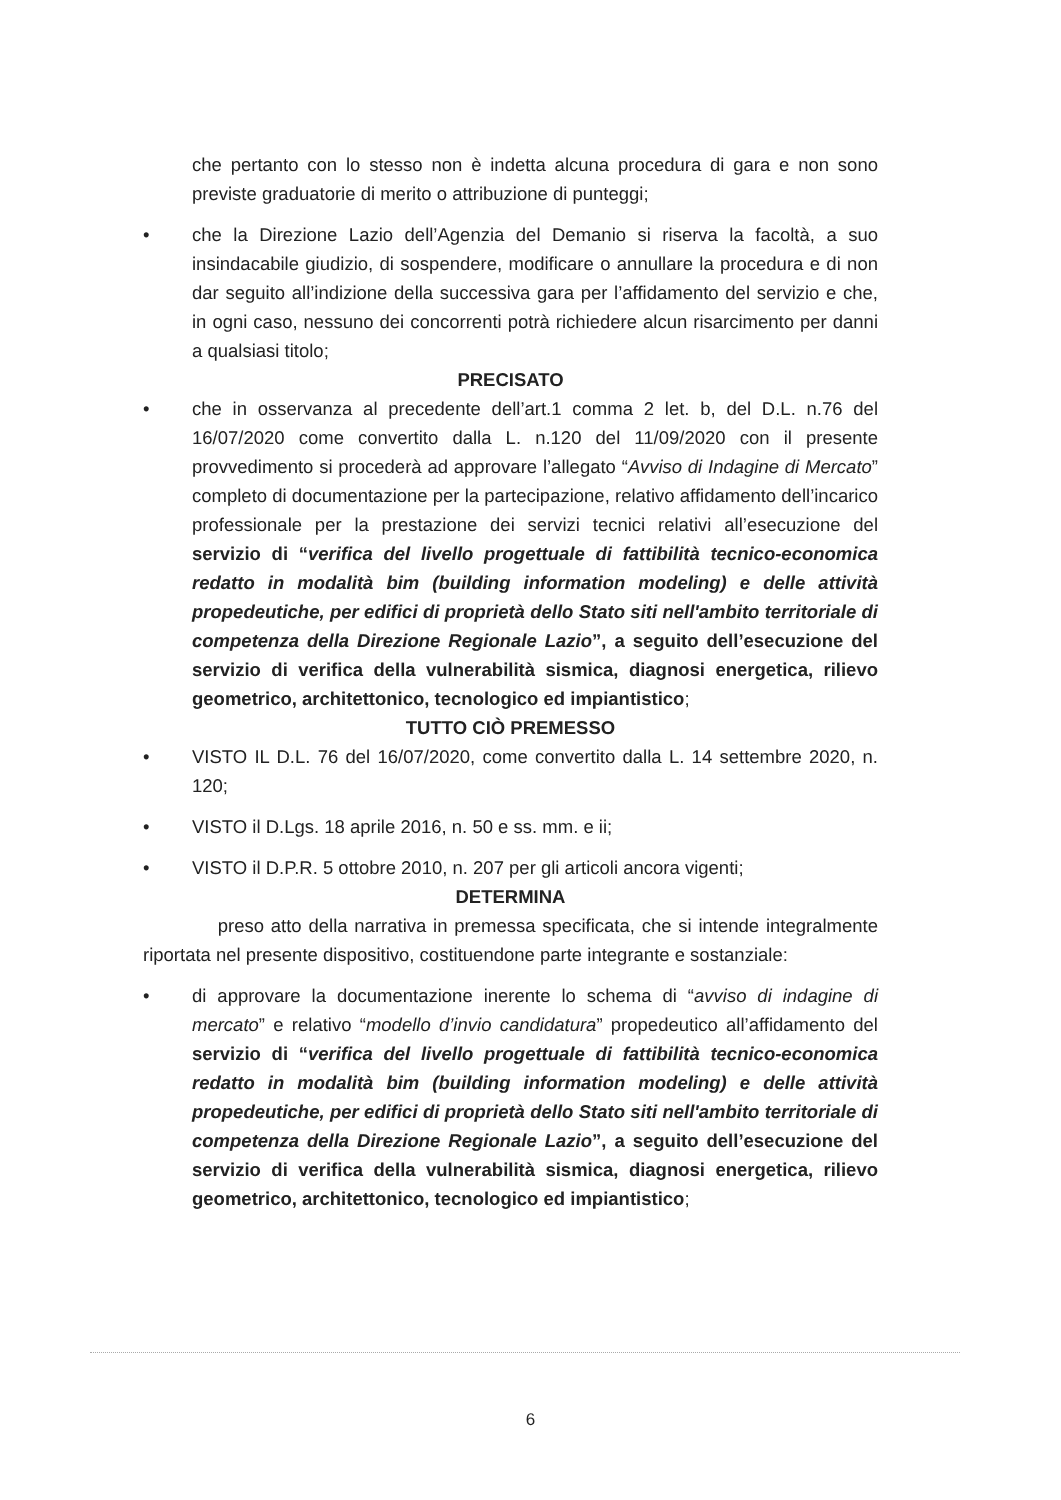che pertanto con lo stesso non è indetta alcuna procedura di gara e non sono previste graduatorie di merito o attribuzione di punteggi;
• che la Direzione Lazio dell’Agenzia del Demanio si riserva la facoltà, a suo insindacabile giudizio, di sospendere, modificare o annullare la procedura e di non dar seguito all’indizione della successiva gara per l’affidamento del servizio e che, in ogni caso, nessuno dei concorrenti potrà richiedere alcun risarcimento per danni a qualsiasi titolo;
PRECISATO
• che in osservanza al precedente dell’art.1 comma 2 let. b, del D.L. n.76 del 16/07/2020 come convertito dalla L. n.120 del 11/09/2020 con il presente provvedimento si procederà ad approvare l’allegato “Avviso di Indagine di Mercato” completo di documentazione per la partecipazione, relativo affidamento dell’incarico professionale per la prestazione dei servizi tecnici relativi all’esecuzione del servizio di “verifica del livello progettuale di fattibilità tecnico-economica redatto in modalità bim (building information modeling) e delle attività propedeutiche, per edifici di proprietà dello Stato siti nell'ambito territoriale di competenza della Direzione Regionale Lazio”, a seguito dell’esecuzione del servizio di verifica della vulnerabilità sismica, diagnosi energetica, rilievo geometrico, architettonico, tecnologico ed impiantistico;
TUTTO CIÒ PREMESSO
• VISTO IL D.L. 76 del 16/07/2020, come convertito dalla L. 14 settembre 2020, n. 120;
• VISTO il D.Lgs. 18 aprile 2016, n. 50 e ss. mm. e ii;
• VISTO il D.P.R. 5 ottobre 2010, n. 207 per gli articoli ancora vigenti;
DETERMINA
preso atto della narrativa in premessa specificata, che si intende integralmente riportata nel presente dispositivo, costituendone parte integrante e sostanziale:
• di approvare la documentazione inerente lo schema di “avviso di indagine di mercato” e relativo “modello d’invio candidatura” propedeutico all’affidamento del servizio di “verifica del livello progettuale di fattibilità tecnico-economica redatto in modalità bim (building information modeling) e delle attività propedeutiche, per edifici di proprietà dello Stato siti nell'ambito territoriale di competenza della Direzione Regionale Lazio”, a seguito dell’esecuzione del servizio di verifica della vulnerabilità sismica, diagnosi energetica, rilievo geometrico, architettonico, tecnologico ed impiantistico;
6